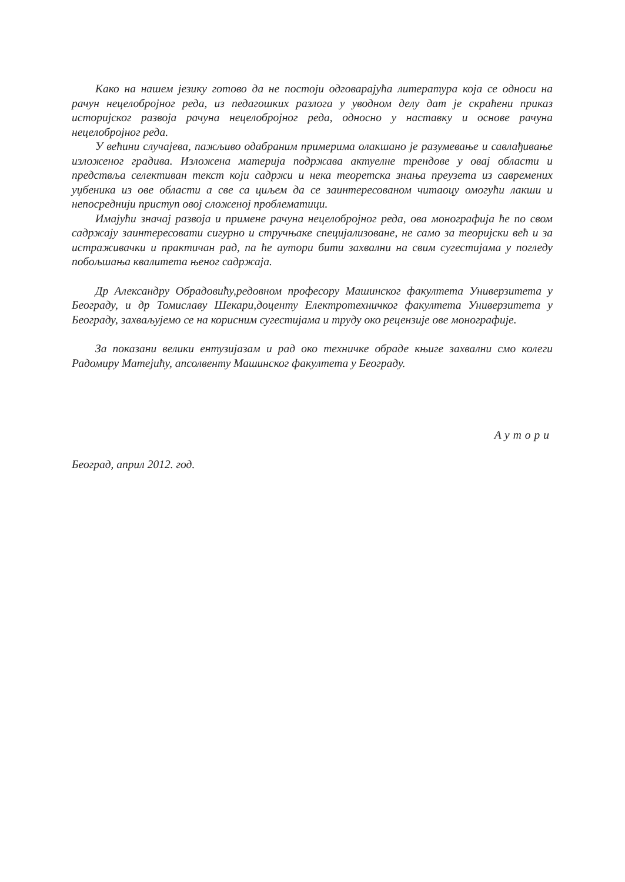Како на нашем језику готово да не постоји одговарајућа литература која се односи на рачун нецелобројног реда, из педагошких разлога у уводном делу дат је скраћени приказ историјског развоја рачуна нецелобројног реда, односно у наставку и основе рачуна нецелобројног реда.
У већини случајева, пажљиво одабраним примерима олакшано је разумевање и савлађивање изложеног градива. Изложена материја подржава актуелне трендове у овај области и предствља селективан текст који садржи и нека теоретска знања преузета из савремених уџбеника из ове области а све са циљем да се заинтересованом читаоцу омогући лакши и непосреднији приступ овој сложеној проблематици.
Имајући значај развоја и примене рачуна нецелобројног реда, ова монографија ће по свом садржају заинтересовати сигурно и стручњаке специјализоване, не само за теоријски већ и за истраживачки и практичан рад, па ће аутори бити захвални на свим сугестијама у погледу побољшања квалитета њеног садржаја.
Др Александру Обрадовићу,редовном професору Машинског факултета Универзитета у Београду, и др Томиславу Шекари,доценту Електротехничког факултета Универзитета у Београду, захваљујемо се на корисним сугестијама и труду око рецензије ове монографије.
За показани велики ентузијазам и рад око техничке обраде књиге захвални смо колеги Радомиру Матејићу, апсолвенту Машинског факултета у Београду.
Аутори
Београд, април 2012. год.